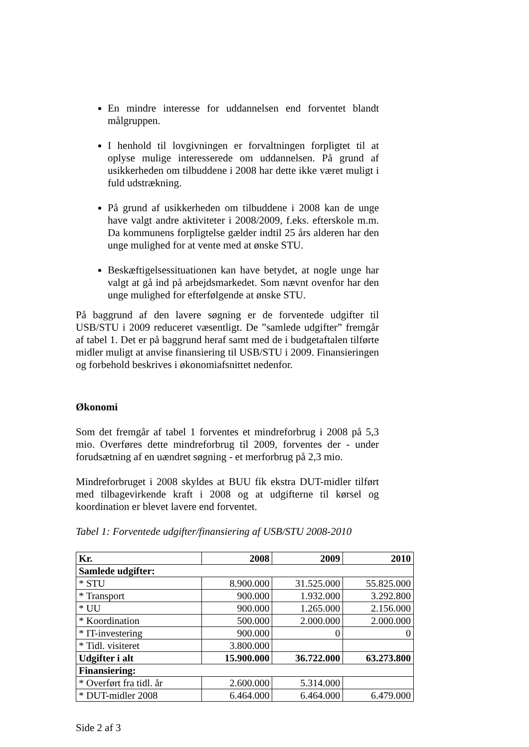En mindre interesse for uddannelsen end forventet blandt målgruppen.
I henhold til lovgivningen er forvaltningen forpligtet til at oplyse mulige interesserede om uddannelsen. På grund af usikkerheden om tilbuddene i 2008 har dette ikke været muligt i fuld udstrækning.
På grund af usikkerheden om tilbuddene i 2008 kan de unge have valgt andre aktiviteter i 2008/2009, f.eks. efterskole m.m. Da kommunens forpligtelse gælder indtil 25 års alderen har den unge mulighed for at vente med at ønske STU.
Beskæftigelsessituationen kan have betydet, at nogle unge har valgt at gå ind på arbejdsmarkedet. Som nævnt ovenfor har den unge mulighed for efterfølgende at ønske STU.
På baggrund af den lavere søgning er de forventede udgifter til USB/STU i 2009 reduceret væsentligt. De ”samlede udgifter” fremgår af tabel 1. Det er på baggrund heraf samt med de i budgetaftalen tilførte midler muligt at anvise finansiering til USB/STU i 2009. Finansieringen og forbehold beskrives i økonomiafsnittet nedenfor.
Økonomi
Som det fremgår af tabel 1 forventes et mindreforbrug i 2008 på 5,3 mio. Overføres dette mindreforbrug til 2009, forventes der - under forudsætning af en uændret søgning - et merforbrug på 2,3 mio.
Mindreforbruget i 2008 skyldes at BUU fik ekstra DUT-midler tilført med tilbagevirkende kraft i 2008 og at udgifterne til kørsel og koordination er blevet lavere end forventet.
Tabel 1: Forventede udgifter/finansiering af USB/STU 2008-2010
| Kr. | 2008 | 2009 | 2010 |
| --- | --- | --- | --- |
| Samlede udgifter: | | | |
| * STU | 8.900.000 | 31.525.000 | 55.825.000 |
| * Transport | 900.000 | 1.932.000 | 3.292.800 |
| * UU | 900.000 | 1.265.000 | 2.156.000 |
| * Koordination | 500.000 | 2.000.000 | 2.000.000 |
| * IT-investering | 900.000 | 0 | 0 |
| * Tidl. visiteret | 3.800.000 | | |
| Udgifter i alt | 15.900.000 | 36.722.000 | 63.273.800 |
| Finansiering: | | | |
| * Overført fra tidl. år | 2.600.000 | 5.314.000 | |
| * DUT-midler 2008 | 6.464.000 | 6.464.000 | 6.479.000 |
Side 2 af 3